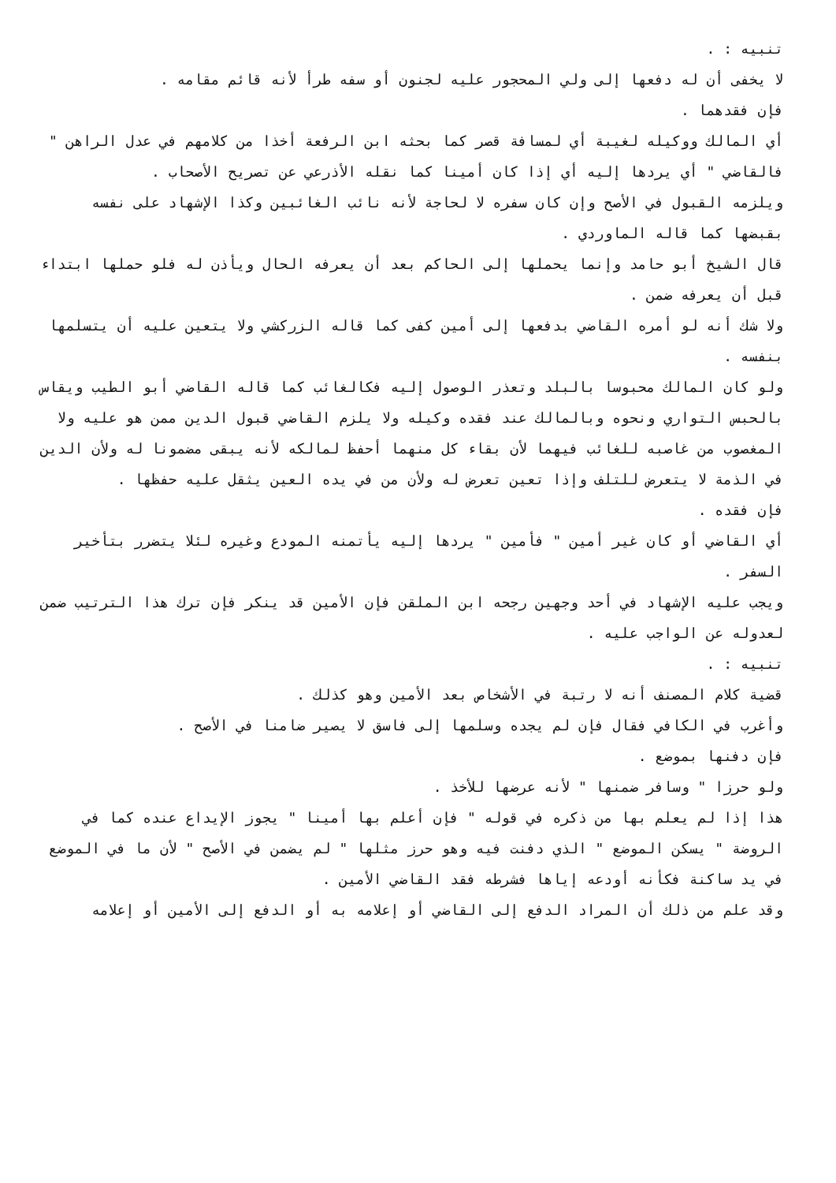تنبيه : .
لا يخفى أن له دفعها إلى ولي المحجور عليه لجنون أو سفه طرأ لأنه قائم مقامه .
فإن فقدهما .
أي المالك ووكيله لغيبة أي لمسافة قصر كما بحثه ابن الرفعة أخذا من كلامهم في عدل الراهن " فالقاضي " أي يردها إليه أي إذا كان أمينا كما نقله الأذرعي عن تصريح الأصحاب .
ويلزمه القبول في الأصح وإن كان سفره لا لحاجة لأنه نائب الغائبين وكذا الإشهاد على نفسه بقبضها كما قاله الماوردي .
قال الشيخ أبو حامد وإنما يحملها إلى الحاكم بعد أن يعرفه الحال ويأذن له فلو حملها ابتداء قبل أن يعرفه ضمن .
ولا شك أنه لو أمره القاضي بدفعها إلى أمين كفى كما قاله الزركشي ولا يتعين عليه أن يتسلمها بنفسه .
ولو كان المالك محبوسا بالبلد وتعذر الوصول إليه فكالغائب كما قاله القاضي أبو الطيب ويقاس بالحبس التواري ونحوه وبالمالك عند فقده وكيله ولا يلزم القاضي قبول الدين ممن هو عليه ولا المغصوب من غاصبه للغائب فيهما لأن بقاء كل منهما أحفظ لمالكه لأنه يبقى مضمونا له ولأن الدين في الذمة لا يتعرض للتلف وإذا تعين تعرض له ولأن من في يده العين يثقل عليه حفظها .
فإن فقده .
أي القاضي أو كان غير أمين " فأمين " يردها إليه يأتمنه المودع وغيره لئلا يتضرر بتأخير السفر .
ويجب عليه الإشهاد في أحد وجهين رجحه ابن الملقن فإن الأمين قد ينكر فإن ترك هذا الترتيب ضمن لعدوله عن الواجب عليه .
تنبيه : .
قضية كلام المصنف أنه لا رتبة في الأشخاص بعد الأمين وهو كذلك .
وأغرب في الكافي فقال فإن لم يجده وسلمها إلى فاسق لا يصير ضامنا في الأصح .
فإن دفنها بموضع .
ولو حرزا " وسافر ضمنها " لأنه عرضها للأخذ .
هذا إذا لم يعلم بها من ذكره في قوله " فإن أعلم بها أمينا " يجوز الإيداع عنده كما في الروضة " يسكن الموضع " الذي دفنت فيه وهو حرز مثلها " لم يضمن في الأصح " لأن ما في الموضع في يد ساكنة فكأنه أودعه إياها فشرطه فقد القاضي الأمين .
وقد علم من ذلك أن المراد الدفع إلى القاضي أو إعلامه به أو الدفع إلى الأمين أو إعلامه